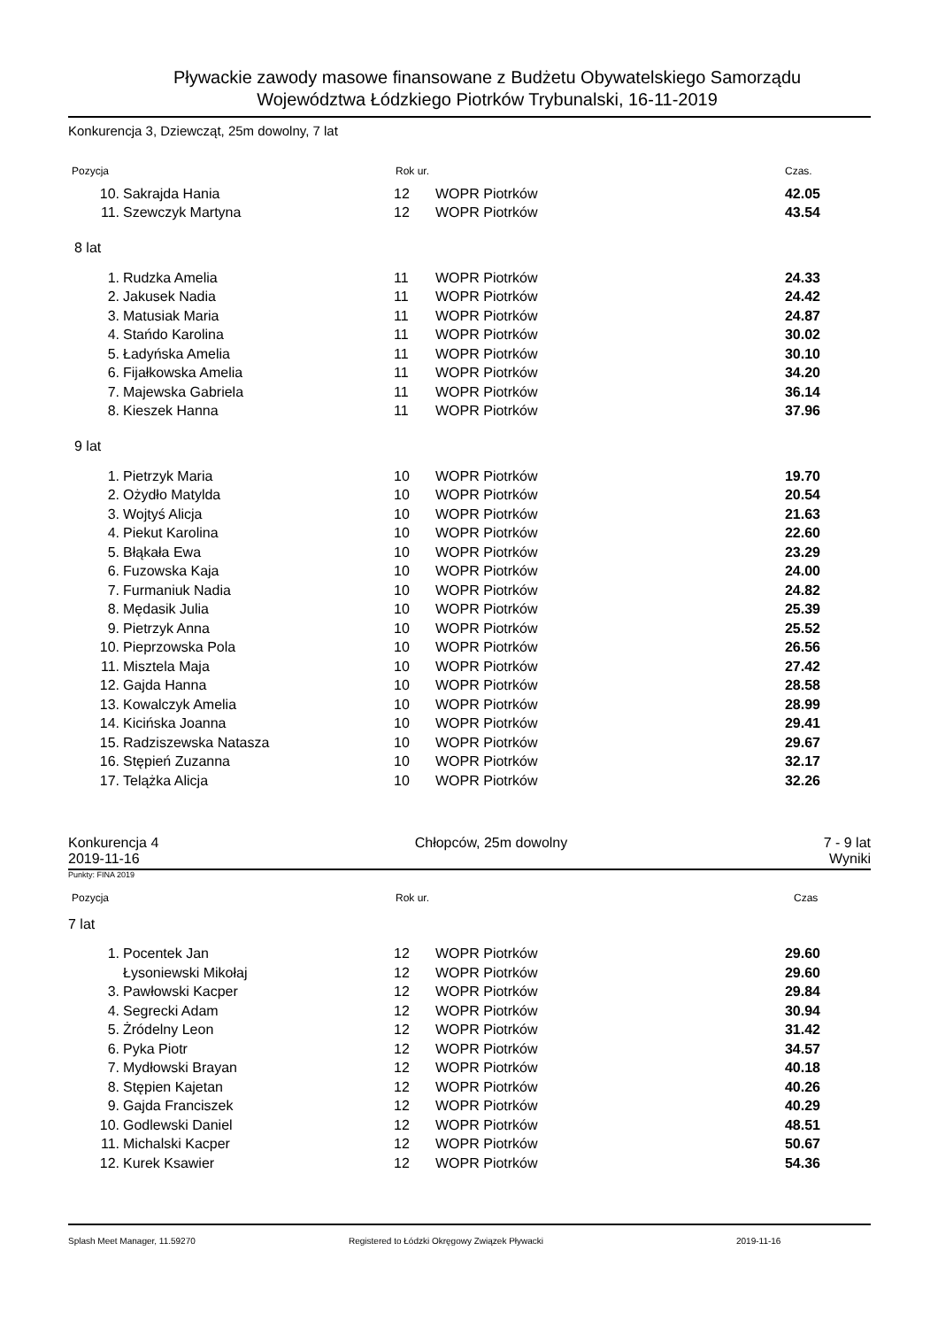Pływackie zawody masowe finansowane z Budżetu Obywatelskiego Samorządu
Województwa Łódzkiego Piotrków Trybunalski, 16-11-2019
Konkurencja 3, Dziewcząt, 25m dowolny, 7 lat
Pozycja Rok ur. Czas.
| 10. | Sakrajda Hania | 12 | WOPR Piotrków | 42.05 |
| 11. | Szewczyk Martyna | 12 | WOPR Piotrków | 43.54 |
8 lat
| 1. | Rudzka Amelia | 11 | WOPR Piotrków | 24.33 |
| 2. | Jakusek Nadia | 11 | WOPR Piotrków | 24.42 |
| 3. | Matusiak Maria | 11 | WOPR Piotrków | 24.87 |
| 4. | Stańdo Karolina | 11 | WOPR Piotrków | 30.02 |
| 5. | Ładyńska Amelia | 11 | WOPR Piotrków | 30.10 |
| 6. | Fijałkowska Amelia | 11 | WOPR Piotrków | 34.20 |
| 7. | Majewska Gabriela | 11 | WOPR Piotrków | 36.14 |
| 8. | Kieszek Hanna | 11 | WOPR Piotrków | 37.96 |
9 lat
| 1. | Pietrzyk Maria | 10 | WOPR Piotrków | 19.70 |
| 2. | Ożydło Matylda | 10 | WOPR Piotrków | 20.54 |
| 3. | Wojtyś Alicja | 10 | WOPR Piotrków | 21.63 |
| 4. | Piekut Karolina | 10 | WOPR Piotrków | 22.60 |
| 5. | Błąkała Ewa | 10 | WOPR Piotrków | 23.29 |
| 6. | Fuzowska Kaja | 10 | WOPR Piotrków | 24.00 |
| 7. | Furmaniuk Nadia | 10 | WOPR Piotrków | 24.82 |
| 8. | Mędasik Julia | 10 | WOPR Piotrków | 25.39 |
| 9. | Pietrzyk Anna | 10 | WOPR Piotrków | 25.52 |
| 10. | Pieprzowska Pola | 10 | WOPR Piotrków | 26.56 |
| 11. | Misztela Maja | 10 | WOPR Piotrków | 27.42 |
| 12. | Gajda Hanna | 10 | WOPR Piotrków | 28.58 |
| 13. | Kowalczyk Amelia | 10 | WOPR Piotrków | 28.99 |
| 14. | Kicińska Joanna | 10 | WOPR Piotrków | 29.41 |
| 15. | Radziszewska Natasza | 10 | WOPR Piotrków | 29.67 |
| 16. | Stępień Zuzanna | 10 | WOPR Piotrków | 32.17 |
| 17. | Telążka Alicja | 10 | WOPR Piotrków | 32.26 |
Konkurencja 4 Chłopców, 25m dowolny 7 - 9 lat
2019-11-16 Wyniki
Punkty: FINA 2019
Pozycja Rok ur. Czas
7 lat
| 1. | Pocentek Jan | 12 | WOPR Piotrków | 29.60 |
| | Łysoniewski Mikołaj | 12 | WOPR Piotrków | 29.60 |
| 3. | Pawłowski Kacper | 12 | WOPR Piotrków | 29.84 |
| 4. | Segrecki Adam | 12 | WOPR Piotrków | 30.94 |
| 5. | Żródelny Leon | 12 | WOPR Piotrków | 31.42 |
| 6. | Pyka Piotr | 12 | WOPR Piotrków | 34.57 |
| 7. | Mydłowski Brayan | 12 | WOPR Piotrków | 40.18 |
| 8. | Stępien Kajetan | 12 | WOPR Piotrków | 40.26 |
| 9. | Gajda Franciszek | 12 | WOPR Piotrków | 40.29 |
| 10. | Godlewski Daniel | 12 | WOPR Piotrków | 48.51 |
| 11. | Michalski Kacper | 12 | WOPR Piotrków | 50.67 |
| 12. | Kurek Ksawier | 12 | WOPR Piotrków | 54.36 |
Splash Meet Manager, 11.59270 Registered to Łódzki Okręgowy Związek Pływacki 2019-11-16